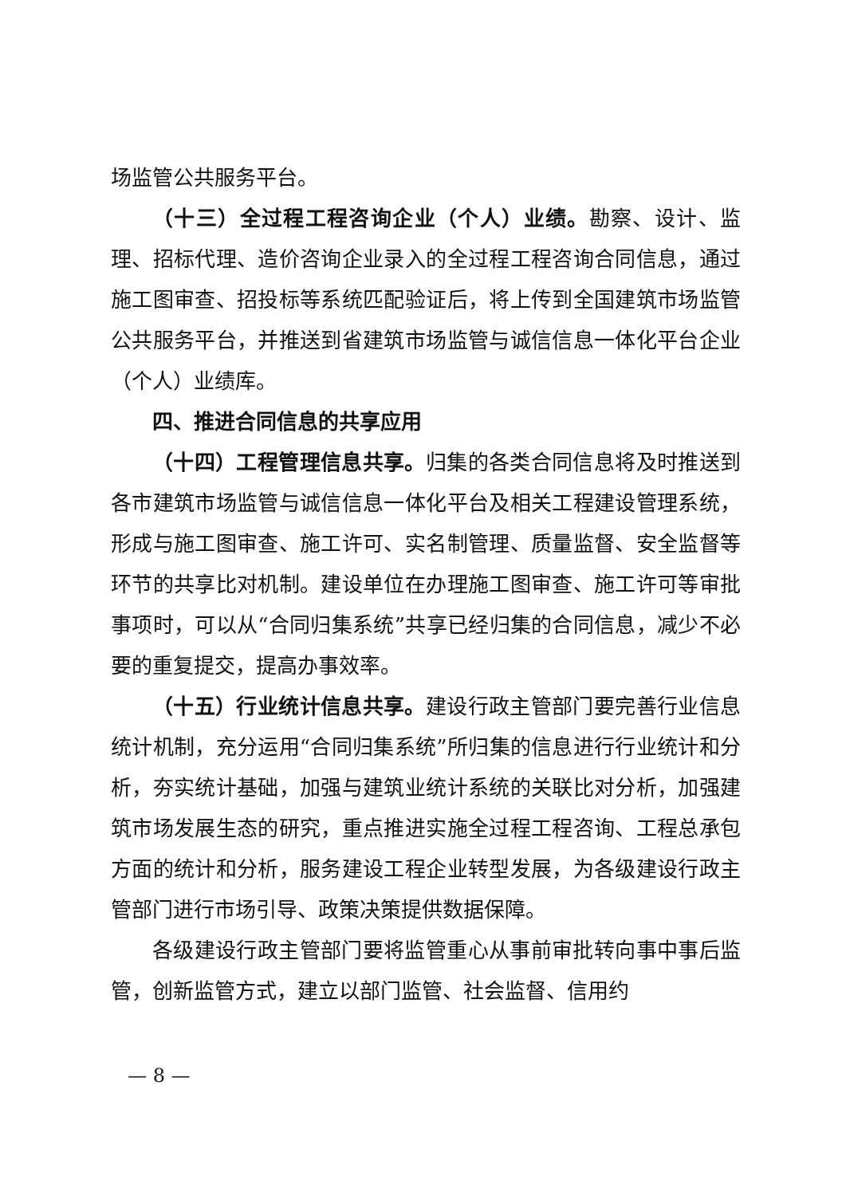场监管公共服务平台。
（十三）全过程工程咨询企业（个人）业绩。勘察、设计、监理、招标代理、造价咨询企业录入的全过程工程咨询合同信息，通过施工图审查、招投标等系统匹配验证后，将上传到全国建筑市场监管公共服务平台，并推送到省建筑市场监管与诚信信息一体化平台企业（个人）业绩库。
四、推进合同信息的共享应用
（十四）工程管理信息共享。归集的各类合同信息将及时推送到各市建筑市场监管与诚信信息一体化平台及相关工程建设管理系统，形成与施工图审查、施工许可、实名制管理、质量监督、安全监督等环节的共享比对机制。建设单位在办理施工图审查、施工许可等审批事项时，可以从“合同归集系统”共享已经归集的合同信息，减少不必要的重复提交，提高办事效率。
（十五）行业统计信息共享。建设行政主管部门要完善行业信息统计机制，充分运用“合同归集系统”所归集的信息进行行业统计和分析，夯实统计基础，加强与建筑业统计系统的关联比对分析，加强建筑市场发展生态的研究，重点推进实施全过程工程咨询、工程总承包方面的统计和分析，服务建设工程企业转型发展，为各级建设行政主管部门进行市场引导、政策决策提供数据保障。
各级建设行政主管部门要将监管重心从事前审批转向事中事后监管，创新监管方式，建立以部门监管、社会监督、信用约
— 8 —